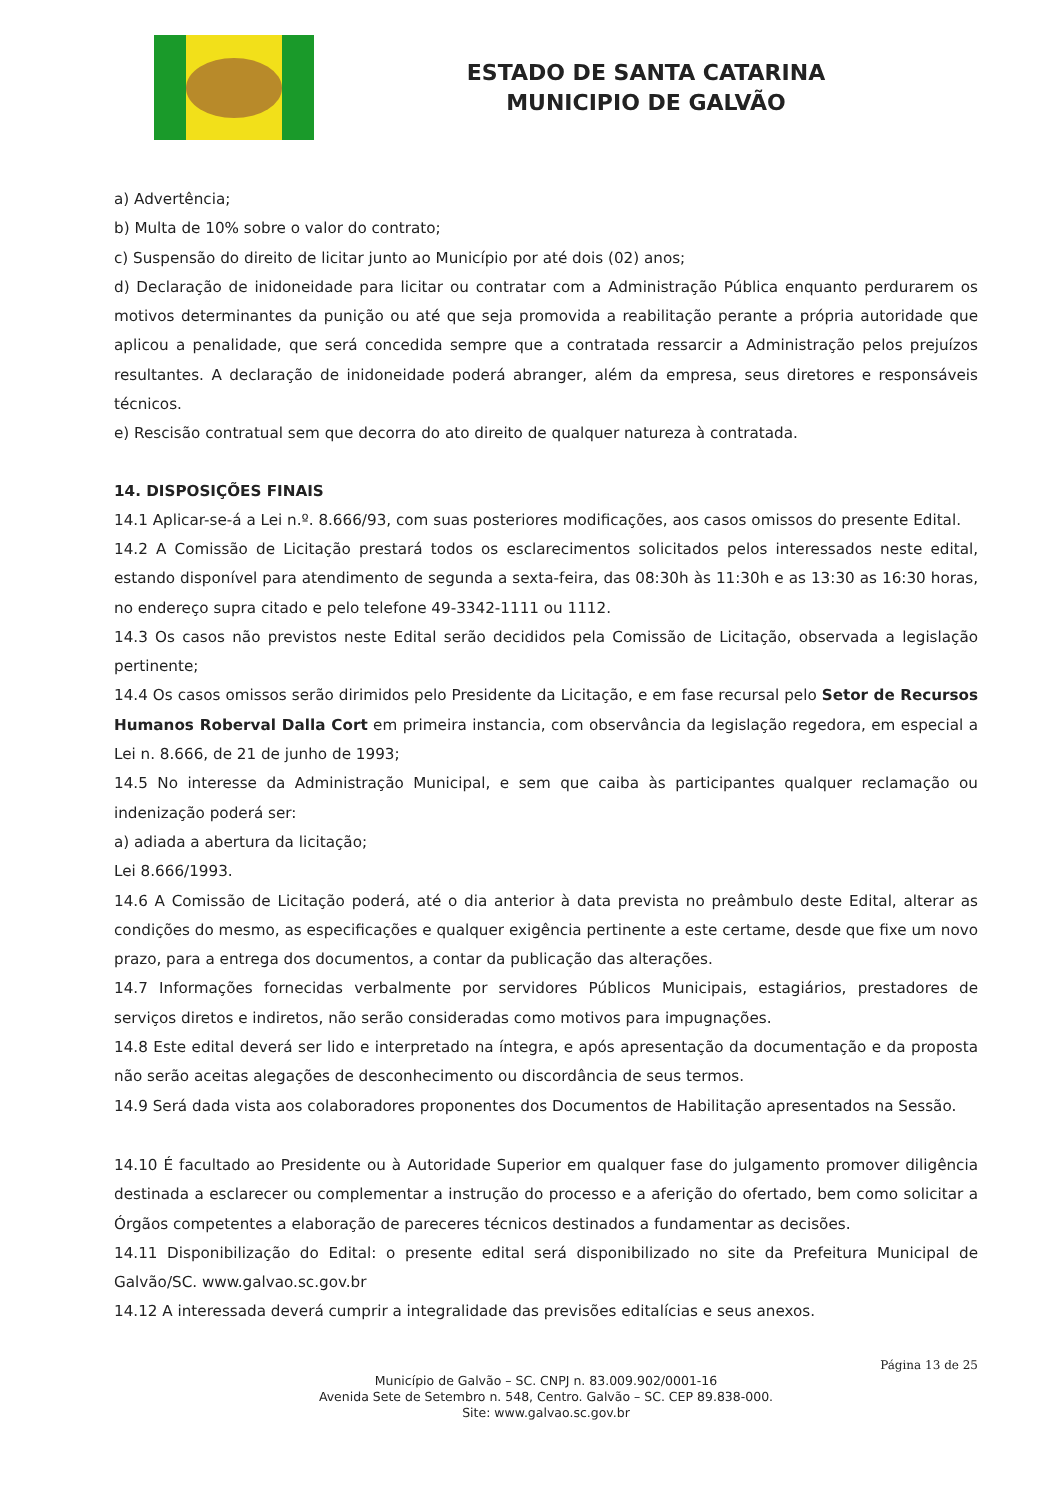ESTADO DE SANTA CATARINA
MUNICIPIO DE GALVÃO
a) Advertência;
b) Multa de 10% sobre o valor do contrato;
c) Suspensão do direito de licitar junto ao Município por até dois (02) anos;
d) Declaração de inidoneidade para licitar ou contratar com a Administração Pública enquanto perdurarem os motivos determinantes da punição ou até que seja promovida a reabilitação perante a própria autoridade que aplicou a penalidade, que será concedida sempre que a contratada ressarcir a Administração pelos prejuízos resultantes. A declaração de inidoneidade poderá abranger, além da empresa, seus diretores e responsáveis técnicos.
e) Rescisão contratual sem que decorra do ato direito de qualquer natureza à contratada.
14. DISPOSIÇÕES FINAIS
14.1 Aplicar-se-á a Lei n.º. 8.666/93, com suas posteriores modificações, aos casos omissos do presente Edital.
14.2 A Comissão de Licitação prestará todos os esclarecimentos solicitados pelos interessados neste edital, estando disponível para atendimento de segunda a sexta-feira, das 08:30h às 11:30h e as 13:30 as 16:30 horas, no endereço supra citado e pelo telefone 49-3342-1111 ou 1112.
14.3 Os casos não previstos neste Edital serão decididos pela Comissão de Licitação, observada a legislação pertinente;
14.4 Os casos omissos serão dirimidos pelo Presidente da Licitação, e em fase recursal pelo Setor de Recursos Humanos Roberval Dalla Cort em primeira instancia, com observância da legislação regedora, em especial a Lei n. 8.666, de 21 de junho de 1993;
14.5 No interesse da Administração Municipal, e sem que caiba às participantes qualquer reclamação ou indenização poderá ser:
a) adiada a abertura da licitação;
Lei 8.666/1993.
14.6 A Comissão de Licitação poderá, até o dia anterior à data prevista no preâmbulo deste Edital, alterar as condições do mesmo, as especificações e qualquer exigência pertinente a este certame, desde que fixe um novo prazo, para a entrega dos documentos, a contar da publicação das alterações.
14.7 Informações fornecidas verbalmente por servidores Públicos Municipais, estagiários, prestadores de serviços diretos e indiretos, não serão consideradas como motivos para impugnações.
14.8 Este edital deverá ser lido e interpretado na íntegra, e após apresentação da documentação e da proposta não serão aceitas alegações de desconhecimento ou discordância de seus termos.
14.9 Será dada vista aos colaboradores proponentes dos Documentos de Habilitação apresentados na Sessão.
14.10 É facultado ao Presidente ou à Autoridade Superior em qualquer fase do julgamento promover diligência destinada a esclarecer ou complementar a instrução do processo e a aferição do ofertado, bem como solicitar a Órgãos competentes a elaboração de pareceres técnicos destinados a fundamentar as decisões.
14.11 Disponibilização do Edital: o presente edital será disponibilizado no site da Prefeitura Municipal de Galvão/SC. www.galvao.sc.gov.br
14.12 A interessada deverá cumprir a integralidade das previsões editalícias e seus anexos.
Página 13 de 25
Município de Galvão – SC. CNPJ n. 83.009.902/0001-16
Avenida Sete de Setembro n. 548, Centro. Galvão – SC. CEP 89.838-000.
Site: www.galvao.sc.gov.br